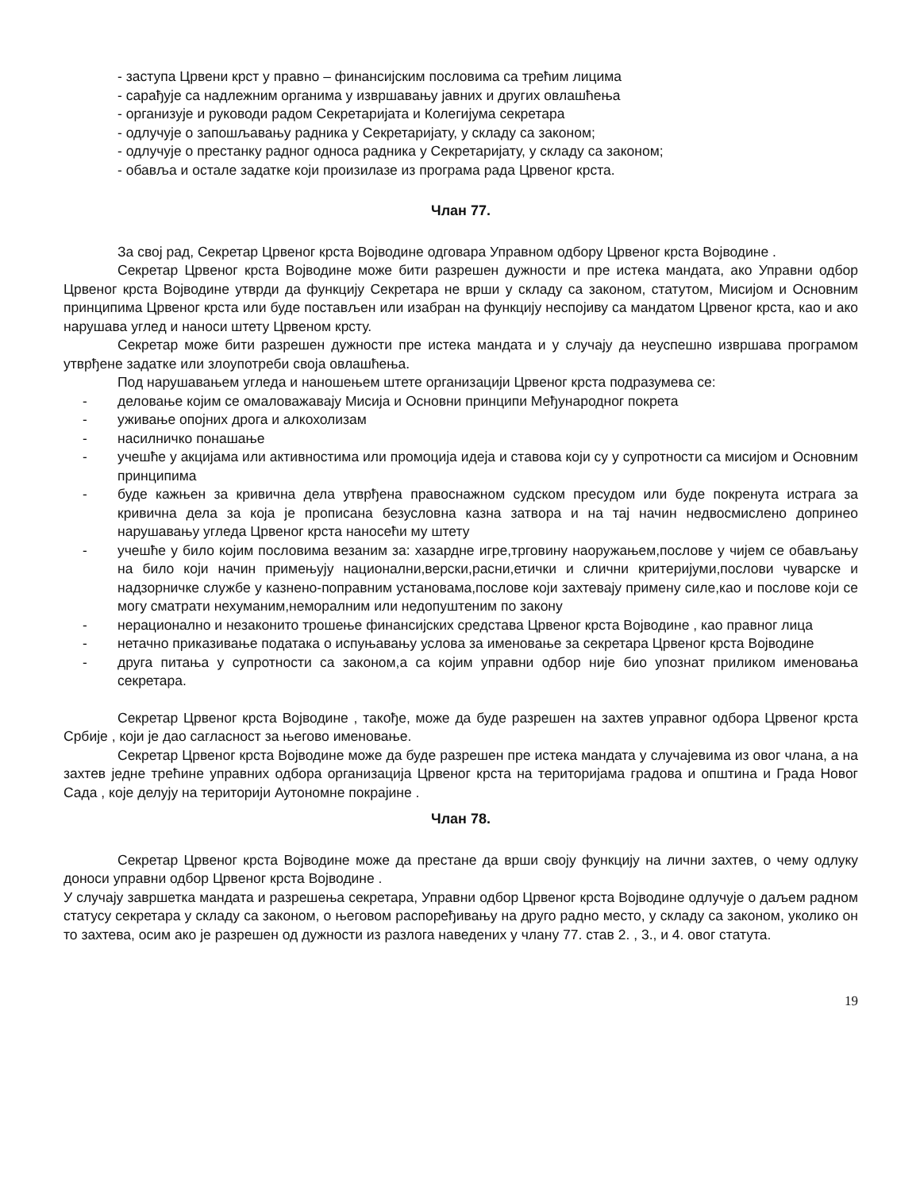- заступа Црвени крст у правно – финансијским пословима са трећим лицима
- сарађује са надлежним органима у извршавању јавних и других овлашћења
- организује и руководи радом Секретаријата и Колегијума секретара
- одлучује о запошљавању радника у Секретаријату, у складу са законом;
- одлучује о престанку радног односа радника у Секретаријату, у складу са законом;
- обавља и остале задатке који произилазе из програма рада Црвеног крста.
Члан 77.
За свој рад, Секретар Црвеног крста Војводине одговара Управном одбору Црвеног крста Војводине .
Секретар Црвеног крста Војводине може бити разрешен дужности и пре истека мандата, ако Управни одбор Црвеног крста Војводине утврди да функцију Секретара не врши у складу са законом, статутом, Мисијом и Основним принципима Црвеног крста или буде постављен или изабран на функцију неспојиву са мандатом Црвеног крста, као и ако нарушава углед и наноси штету Црвеном крсту.
Секретар може бити разрешен дужности пре истека мандата и у случају да неуспешно извршава програмом утврђене задатке или злоупотреби своја овлашћења.
Под нарушавањем угледа и наношењем штете организацији Црвеног крста подразумева се:
- деловање којим се омаловажавају Мисија и Основни принципи Међународног покрета
- уживање опојних дрога и алкохолизам
- насилничко понашање
- учешће у акцијама или активностима или промоција идеја и ставова који су у супротности са мисијом и Основним принципима
- буде кажњен за кривична дела утврђена правоснажном судском пресудом или буде покренута истрага за кривична дела за која је прописана безусловна казна затвора и на тај начин недвосмислено допринео нарушавању угледа Црвеног крста наносећи му штету
- учешће у било којим пословима везаним за: хазардне игре,трговину наоружањем,послове у чијем се обављању на било који начин примењују национални,верски,расни,етички и слични критеријуми,послови чуварске и надзорничке службе у казнено-поправним установама,послове који захтевају примену силе,као и послове који се могу сматрати нехуманим,неморалним или недопуштеним по закону
- нерационално и незаконито трошење финансијских средстава Црвеног крста Војводине , као правног лица
- нетачно приказивање података о испуњавању услова за именовање за секретара Црвеног крста Војводине
- друга питања у супротности са законом,а са којим управни одбор није био упознат приликом именовања секретара.
Секретар Црвеног крста Војводине , такође, може да буде разрешен на захтев управног одбора Црвеног крста Србије , који је дао сагласност за његово именовање.
Секретар Црвеног крста Војводине може да буде разрешен пре истека мандата у случајевима из овог члана, а на захтев једне трећине управних одбора организација Црвеног крста на територијама градова и општина и Града Новог Сада , које делују на територији Аутономне покрајине .
Члан 78.
Секретар Црвеног крста Војводине може да престане да врши своју функцију на лични захтев, о чему одлуку доноси управни одбор Црвеног крста Војводине .
У случају завршетка мандата и разрешења секретара, Управни одбор Црвеног крста Војводине одлучује о даљем радном статусу секретара у складу са законом, о његовом распоређивању на друго радно место, у складу са законом, уколико он то захтева, осим ако је разрешен од дужности из разлога наведених у члану 77. став 2. , 3., и 4. овог статута.
19